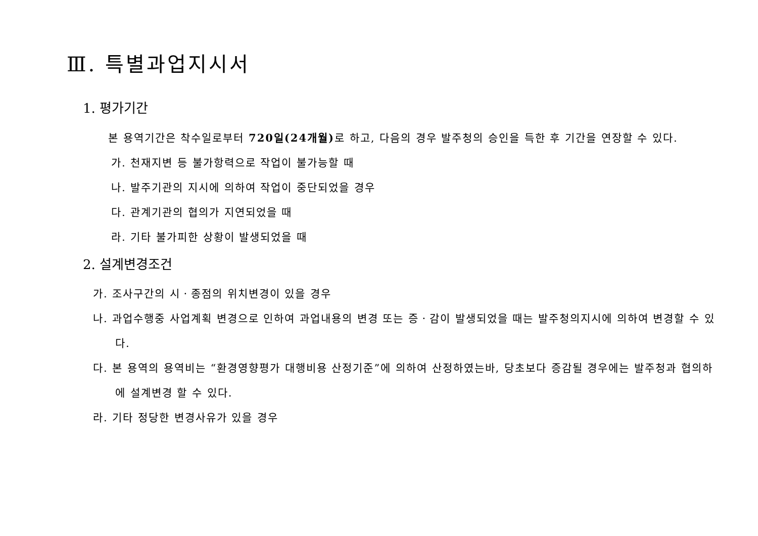Ⅲ. 특별과업지시서
1. 평가기간
본 용역기간은 착수일로부터 720일(24개월) 로 하고, 다음의 경우 발주청의 승인을 득한 후 기간을 연장할 수 있다.
가. 천재지변 등 불가항력으로 작업이 불가능할 때
나. 발주기관의 지시에 의하여 작업이 중단되었을 경우
다. 관계기관의 협의가 지연되었을 때
라. 기타 불가피한 상황이 발생되었을 때
2. 설계변경조건
가. 조사구간의 시ㆍ종점의 위치변경이 있을 경우
나. 과업수행중 사업계획 변경으로 인하여 과업내용의 변경 또는 증ㆍ감이 발생되었을 때는 발주청의지시에 의하여 변경할 수 있다.
다. 본 용역의 용역비는 “환경영향평가 대행비용 산정기준”에 의하여 산정하였는바, 당초보다 증감될 경우에는 발주청과 협의하에 설계변경 할 수 있다.
라. 기타 정당한 변경사유가 있을 경우